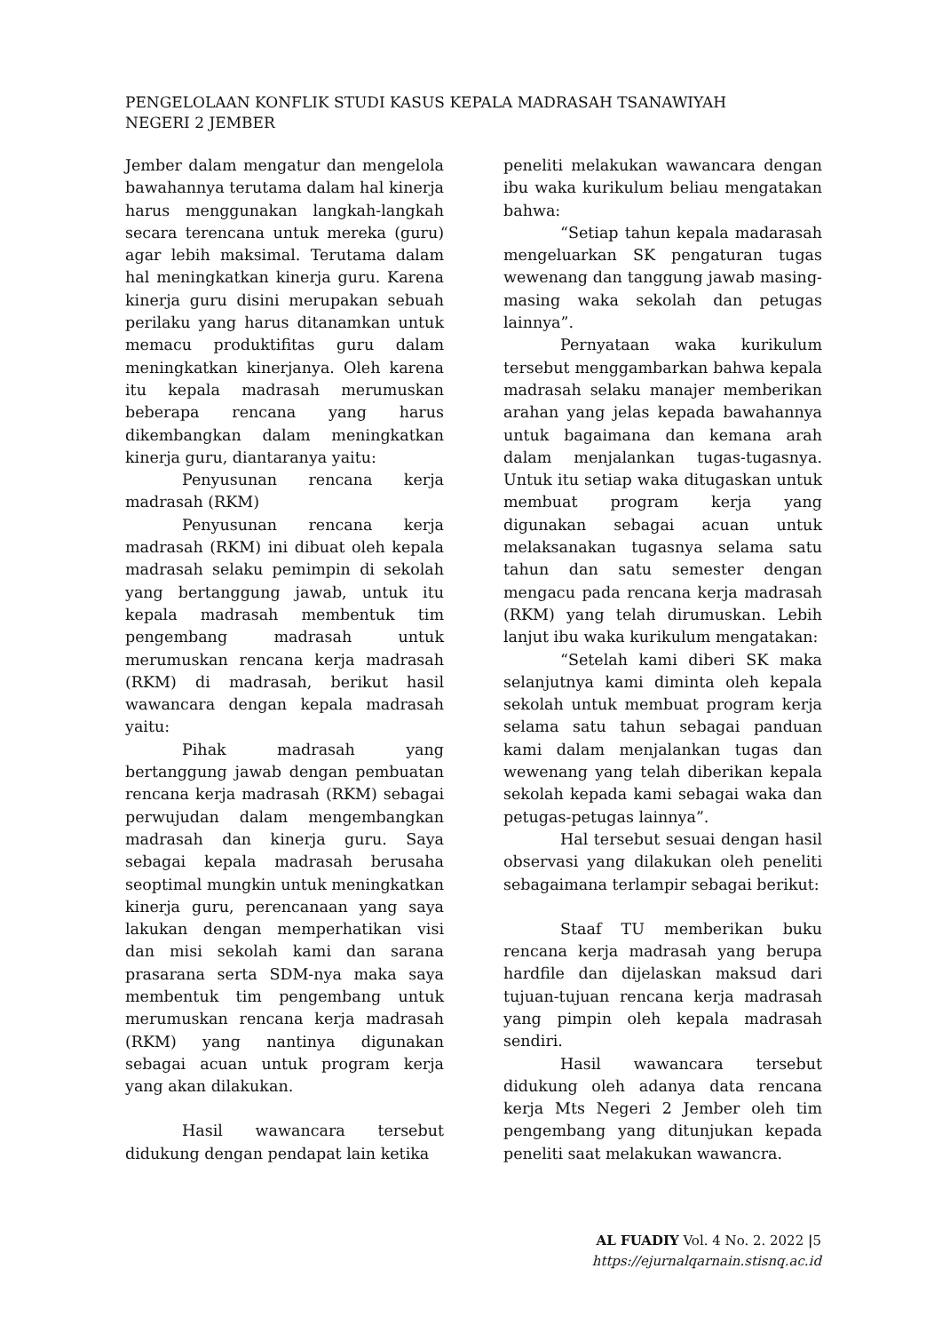PENGELOLAAN KONFLIK STUDI KASUS KEPALA MADRASAH TSANAWIYAH
NEGERI 2 JEMBER
Jember dalam mengatur dan mengelola bawahannya terutama dalam hal kinerja harus menggunakan langkah-langkah secara terencana untuk mereka (guru) agar lebih maksimal. Terutama dalam hal meningkatkan kinerja guru. Karena kinerja guru disini merupakan sebuah perilaku yang harus ditanamkan untuk memacu produktifitas guru dalam meningkatkan kinerjanya. Oleh karena itu kepala madrasah merumuskan beberapa rencana yang harus dikembangkan dalam meningkatkan kinerja guru, diantaranya yaitu:
Penyusunan rencana kerja madrasah (RKM)
Penyusunan rencana kerja madrasah (RKM) ini dibuat oleh kepala madrasah selaku pemimpin di sekolah yang bertanggung jawab, untuk itu kepala madrasah membentuk tim pengembang madrasah untuk merumuskan rencana kerja madrasah (RKM) di madrasah, berikut hasil wawancara dengan kepala madrasah yaitu:
Pihak madrasah yang bertanggung jawab dengan pembuatan rencana kerja madrasah (RKM) sebagai perwujudan dalam mengembangkan madrasah dan kinerja guru. Saya sebagai kepala madrasah berusaha seoptimal mungkin untuk meningkatkan kinerja guru, perencanaan yang saya lakukan dengan memperhatikan visi dan misi sekolah kami dan sarana prasarana serta SDM-nya maka saya membentuk tim pengembang untuk merumuskan rencana kerja madrasah (RKM) yang nantinya digunakan sebagai acuan untuk program kerja yang akan dilakukan.
Hasil wawancara tersebut didukung dengan pendapat lain ketika
peneliti melakukan wawancara dengan ibu waka kurikulum beliau mengatakan bahwa:
“Setiap tahun kepala madarasah mengeluarkan SK pengaturan tugas wewenang dan tanggung jawab masing-masing waka sekolah dan petugas lainnya”.
Pernyataan waka kurikulum tersebut menggambarkan bahwa kepala madrasah selaku manajer memberikan arahan yang jelas kepada bawahannya untuk bagaimana dan kemana arah dalam menjalankan tugas-tugasnya. Untuk itu setiap waka ditugaskan untuk membuat program kerja yang digunakan sebagai acuan untuk melaksanakan tugasnya selama satu tahun dan satu semester dengan mengacu pada rencana kerja madrasah (RKM) yang telah dirumuskan. Lebih lanjut ibu waka kurikulum mengatakan:
“Setelah kami diberi SK maka selanjutnya kami diminta oleh kepala sekolah untuk membuat program kerja selama satu tahun sebagai panduan kami dalam menjalankan tugas dan wewenang yang telah diberikan kepala sekolah kepada kami sebagai waka dan petugas-petugas lainnya”.
Hal tersebut sesuai dengan hasil observasi yang dilakukan oleh peneliti sebagaimana terlampir sebagai berikut:
Staaf TU memberikan buku rencana kerja madrasah yang berupa hardfile dan dijelaskan maksud dari tujuan-tujuan rencana kerja madrasah yang pimpin oleh kepala madrasah sendiri.
Hasil wawancara tersebut didukung oleh adanya data rencana kerja Mts Negeri 2 Jember oleh tim pengembang yang ditunjukan kepada peneliti saat melakukan wawancra.
AL FUADIY Vol. 4 No. 2. 2022 |5
https://ejurnalqarnain.stisnq.ac.id